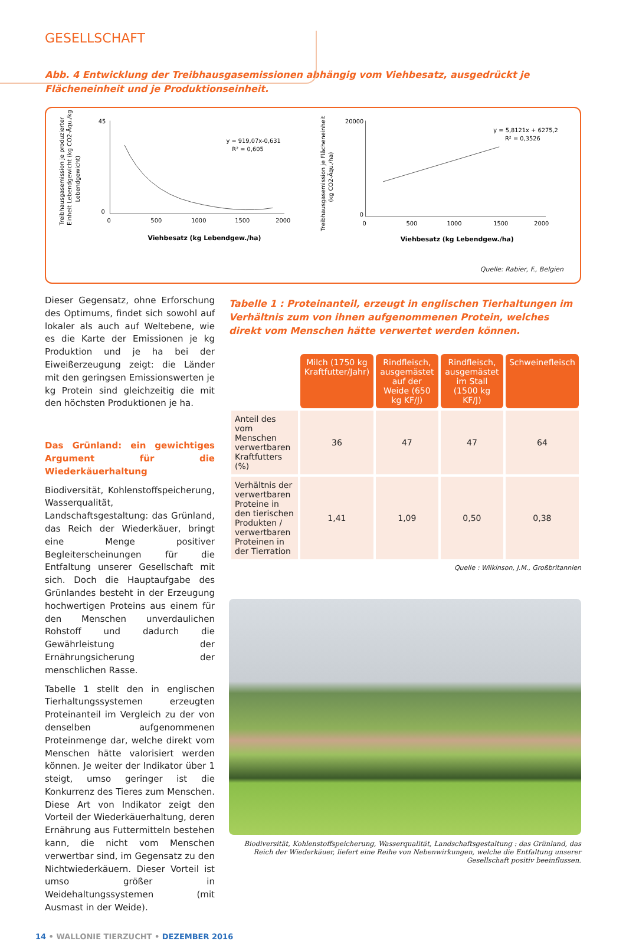GESELLSCHAFT
Abb. 4 Entwicklung der Treibhausgasemissionen abhängig vom Viehbesatz, ausgedrückt je Flächeneinheit und je Produktionseinheit.
Treibhausgasemission je produzierter
Einheit Lebendgewicht (kg CO2-Äqu./kg
Lebendgewicht)
45
0
0
500
1000
1500
2000
y = 919,07x-0,631
R² = 0,605
Viehbesatz (kg Lebendgew./ha)
Treibhausgasemission je Flächeneinheit
(kg CO2-Äqu./ha)
20000
0
0
500
1000
1500
2000
y = 5,8121x + 6275,2
R² = 0,3526
Viehbesatz (kg Lebendgew./ha)
Quelle: Rabier, F., Belgien
Dieser Gegensatz, ohne Erforschung des Optimums, findet sich sowohl auf lokaler als auch auf Weltebene, wie es die Karte der Emissionen je kg Produktion und je ha bei der Eiweißerzeugung zeigt: die Länder mit den geringsen Emissionswerten je kg Protein sind gleichzeitig die mit den höchsten Produktionen je ha.
Das Grünland: ein gewichtiges Argument für die Wiederkäuerhaltung
Biodiversität, Kohlenstoffspeicherung, Wasserqualität, Landschaftsgestaltung: das Grünland, das Reich der Wiederkäuer, bringt eine Menge positiver Begleiterscheinungen für die Entfaltung unserer Gesellschaft mit sich. Doch die Hauptaufgabe des Grünlandes besteht in der Erzeugung hochwertigen Proteins aus einem für den Menschen unverdaulichen Rohstoff und dadurch die Gewährleistung der Ernährungsicherung der menschlichen Rasse.
Tabelle 1 stellt den in englischen Tierhaltungssystemen erzeugten Proteinanteil im Vergleich zu der von denselben aufgenommenen Proteinmenge dar, welche direkt vom Menschen hätte valorisiert werden können. Je weiter der Indikator über 1 steigt, umso geringer ist die Konkurrenz des Tieres zum Menschen. Diese Art von Indikator zeigt den Vorteil der Wiederkäuerhaltung, deren Ernährung aus Futtermitteln bestehen kann, die nicht vom Menschen verwertbar sind, im Gegensatz zu den Nichtwiederkäuern. Dieser Vorteil ist umso größer in Weidehaltungssystemen (mit Ausmast in der Weide).
Tabelle 1 : Proteinanteil, erzeugt in englischen Tierhaltungen im Verhältnis zum von ihnen aufgenommenen Protein, welches direkt vom Menschen hätte verwertet werden können.
| | Milch (1750 kg Kraftfutter/Jahr) | Rindfleisch, ausgemästet auf der Weide (650 kg KF/J) | Rindfleisch, ausgemästet im Stall (1500 kg KF/J) | Schweinefleisch |
| Anteil des vom Menschen verwertbaren Kraftfutters (%) | 36 | 47 | 47 | 64 |
| Verhältnis der verwertbaren Proteine in den tierischen Produkten / verwertbaren Proteinen in der Tierration | 1,41 | 1,09 | 0,50 | 0,38 |
Quelle : Wilkinson, J.M., Großbritannien
Biodiversität, Kohlenstoffspeicherung, Wasserqualität, Landschaftsgestaltung : das Grünland, das Reich der Wiederkäuer, liefert eine Reihe von Nebenwirkungen, welche die Entfaltung unserer Gesellschaft positiv beeinflussen.
14 • WALLONIE TIERZUCHT • DEZEMBER 2016